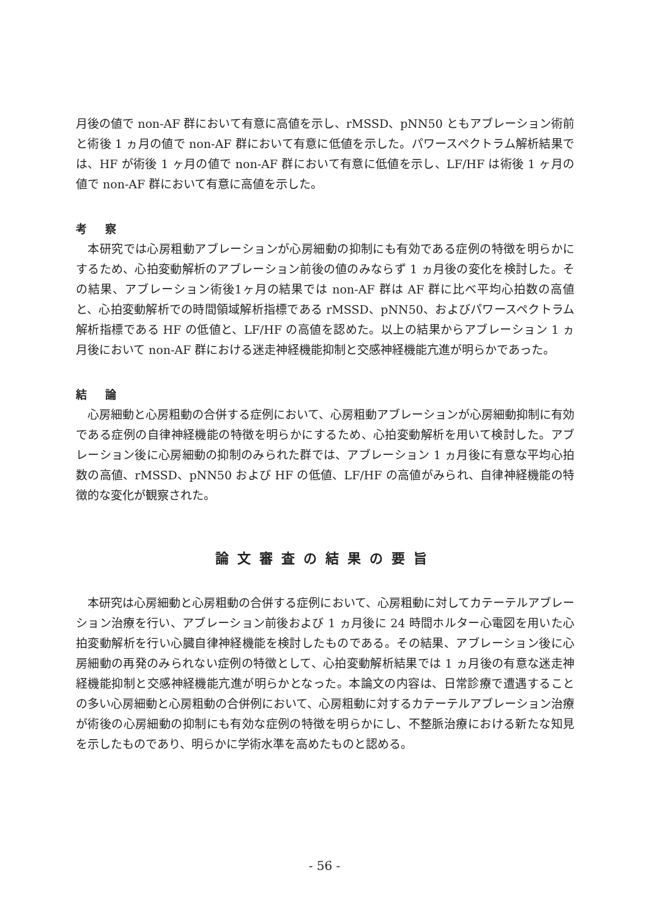月後の値で non-AF 群において有意に高値を示し、rMSSD、pNN50 ともアブレーション術前と術後 1 ヵ月の値で non-AF 群において有意に低値を示した。パワースペクトラム解析結果では、HF が術後 1 ヶ月の値で non-AF 群において有意に低値を示し、LF/HF は術後 1 ヶ月の値で non-AF 群において有意に高値を示した。
考 察
 本研究では心房粗動アブレーションが心房細動の抑制にも有効である症例の特徴を明らかにするため、心拍変動解析のアブレーション前後の値のみならず 1 ヵ月後の変化を検討した。その結果、アブレーション術後1ヶ月の結果では non-AF 群は AF 群に比べ平均心拍数の高値と、心拍変動解析での時間領域解析指標である rMSSD、pNN50、およびパワースペクトラム解析指標である HF の低値と、LF/HF の高値を認めた。以上の結果からアブレーション 1 ヵ月後において non-AF 群における迷走神経機能抑制と交感神経機能亢進が明らかであった。
結 論
 心房細動と心房粗動の合併する症例において、心房粗動アブレーションが心房細動抑制に有効である症例の自律神経機能の特徴を明らかにするため、心拍変動解析を用いて検討した。アブレーション後に心房細動の抑制のみられた群では、アブレーション 1 ヵ月後に有意な平均心拍数の高値、rMSSD、pNN50 および HF の低値、LF/HF の高値がみられ、自律神経機能の特徴的な変化が観察された。
論文審査の結果の要旨
 本研究は心房細動と心房粗動の合併する症例において、心房粗動に対してカテーテルアブレーション治療を行い、アブレーション前後および 1 ヵ月後に 24 時間ホルター心電図を用いた心拍変動解析を行い心臓自律神経機能を検討したものである。その結果、アブレーション後に心房細動の再発のみられない症例の特徴として、心拍変動解析結果では 1 ヵ月後の有意な迷走神経機能抑制と交感神経機能亢進が明らかとなった。本論文の内容は、日常診療で遭遇することの多い心房細動と心房粗動の合併例において、心房粗動に対するカテーテルアブレーション治療が術後の心房細動の抑制にも有効な症例の特徴を明らかにし、不整脈治療における新たな知見を示したものであり、明らかに学術水準を高めたものと認める。
- 56 -